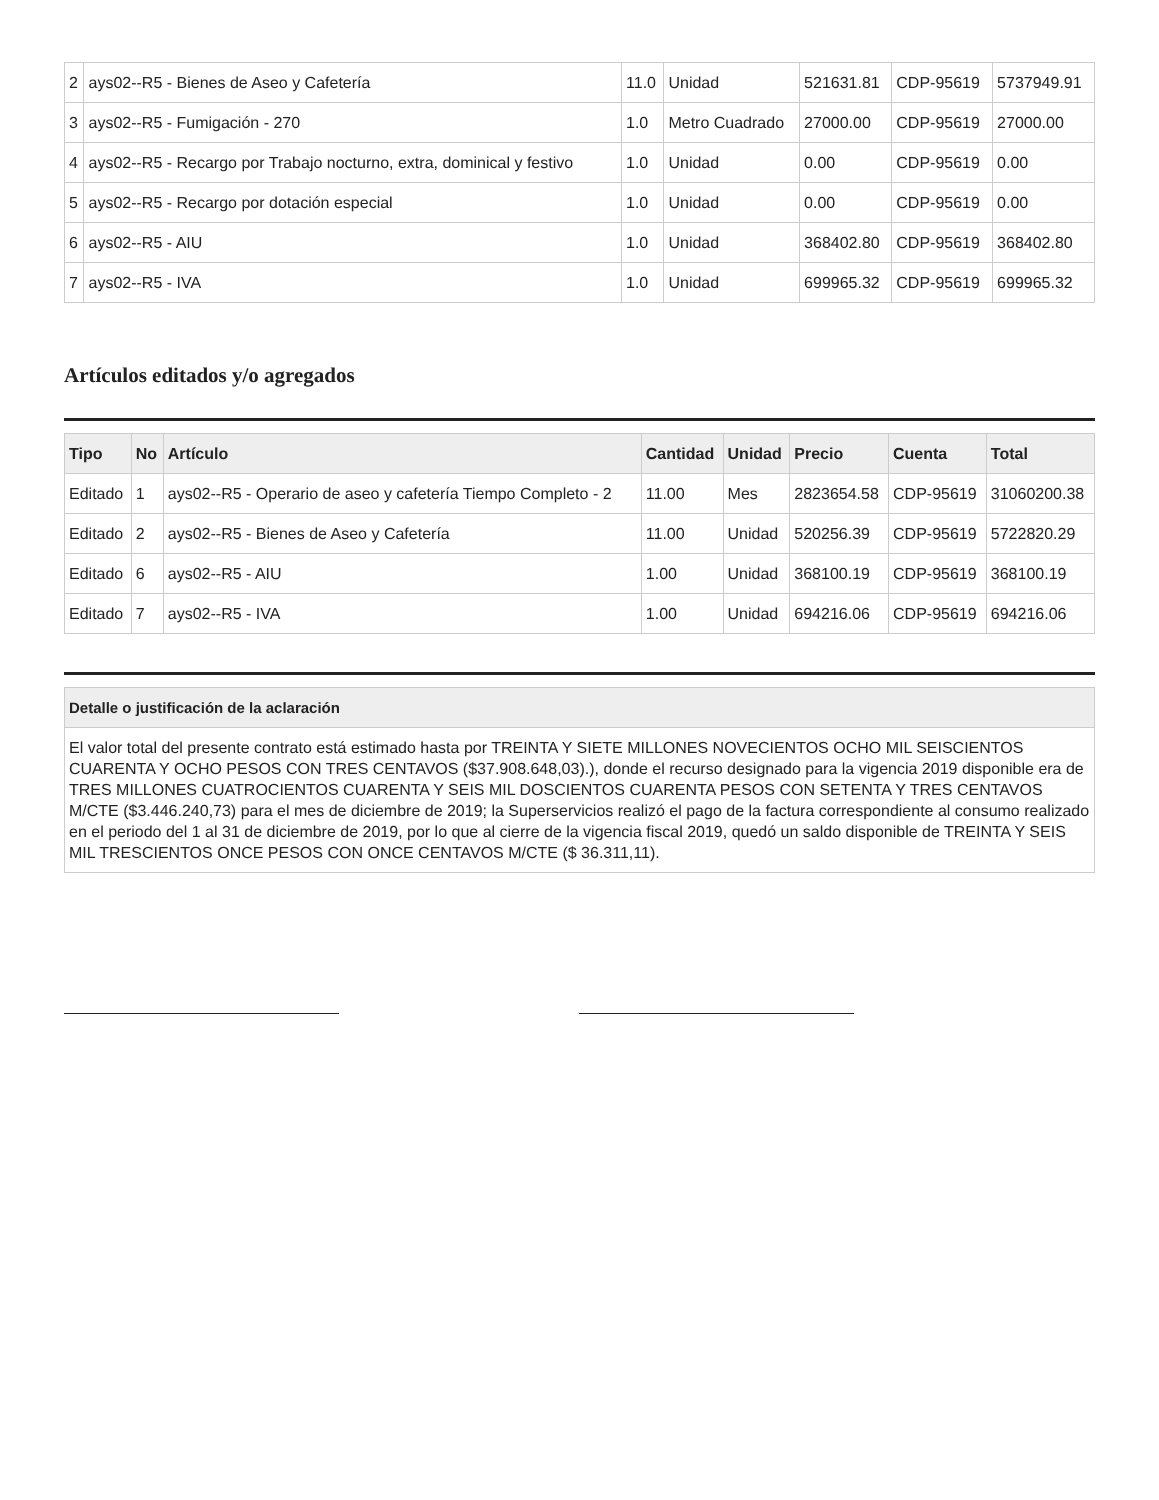| 2 | ays02--R5 - Bienes de Aseo y Cafetería | 11.0 | Unidad | 521631.81 | CDP-95619 | 5737949.91 |
| 3 | ays02--R5 - Fumigación - 270 | 1.0 | Metro Cuadrado | 27000.00 | CDP-95619 | 27000.00 |
| 4 | ays02--R5 - Recargo por Trabajo nocturno, extra, dominical y festivo | 1.0 | Unidad | 0.00 | CDP-95619 | 0.00 |
| 5 | ays02--R5 - Recargo por dotación especial | 1.0 | Unidad | 0.00 | CDP-95619 | 0.00 |
| 6 | ays02--R5 - AIU | 1.0 | Unidad | 368402.80 | CDP-95619 | 368402.80 |
| 7 | ays02--R5 - IVA | 1.0 | Unidad | 699965.32 | CDP-95619 | 699965.32 |
Artículos editados y/o agregados
| Tipo | No | Artículo | Cantidad | Unidad | Precio | Cuenta | Total |
| --- | --- | --- | --- | --- | --- | --- | --- |
| Editado | 1 | ays02--R5 - Operario de aseo y cafetería Tiempo Completo - 2 | 11.00 | Mes | 2823654.58 | CDP-95619 | 31060200.38 |
| Editado | 2 | ays02--R5 - Bienes de Aseo y Cafetería | 11.00 | Unidad | 520256.39 | CDP-95619 | 5722820.29 |
| Editado | 6 | ays02--R5 - AIU | 1.00 | Unidad | 368100.19 | CDP-95619 | 368100.19 |
| Editado | 7 | ays02--R5 - IVA | 1.00 | Unidad | 694216.06 | CDP-95619 | 694216.06 |
| Detalle o justificación de la aclaración |
| --- |
| El valor total del presente contrato está estimado hasta por TREINTA Y SIETE MILLONES NOVECIENTOS OCHO MIL SEISCIENTOS CUARENTA Y OCHO PESOS CON TRES CENTAVOS ($37.908.648,03).), donde el recurso designado para la vigencia 2019 disponible era de TRES MILLONES CUATROCIENTOS CUARENTA Y SEIS MIL DOSCIENTOS CUARENTA PESOS CON SETENTA Y TRES CENTAVOS M/CTE ($3.446.240,73) para el mes de diciembre de 2019; la Superservicios realizó el pago de la factura correspondiente al consumo realizado en el periodo del 1 al 31 de diciembre de 2019, por lo que al cierre de la vigencia fiscal 2019, quedó un saldo disponible de TREINTA Y SEIS MIL TRESCIENTOS ONCE PESOS CON ONCE CENTAVOS M/CTE ($ 36.311,11). |